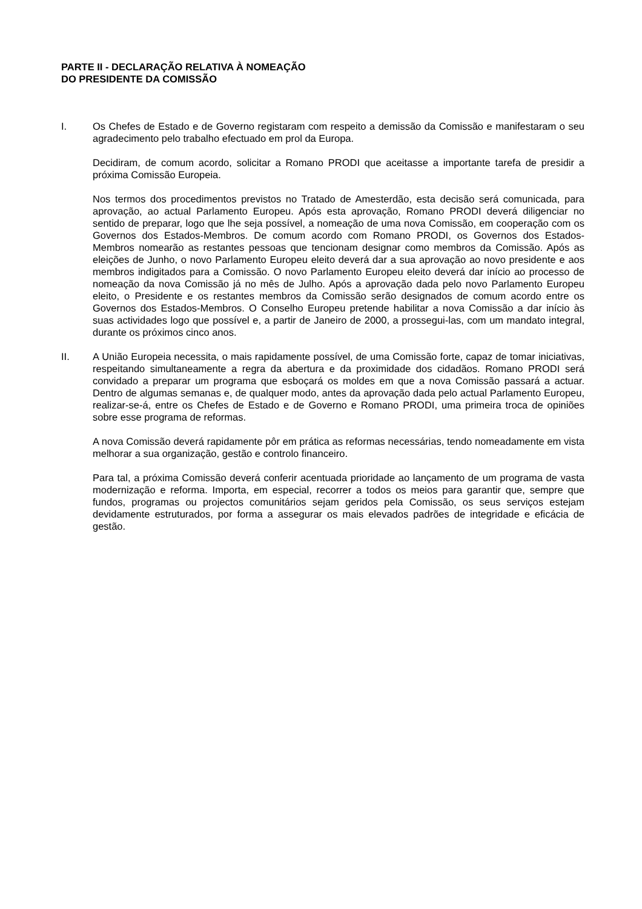PARTE II - DECLARAÇÃO RELATIVA À NOMEAÇÃO
DO PRESIDENTE DA COMISSÃO
I. Os Chefes de Estado e de Governo registaram com respeito a demissão da Comissão e manifestaram o seu agradecimento pelo trabalho efectuado em prol da Europa.
Decidiram, de comum acordo, solicitar a Romano PRODI que aceitasse a importante tarefa de presidir a próxima Comissão Europeia.
Nos termos dos procedimentos previstos no Tratado de Amesterdão, esta decisão será comunicada, para aprovação, ao actual Parlamento Europeu. Após esta aprovação, Romano PRODI deverá diligenciar no sentido de preparar, logo que lhe seja possível, a nomeação de uma nova Comissão, em cooperação com os Governos dos Estados-Membros. De comum acordo com Romano PRODI, os Governos dos Estados-Membros nomearão as restantes pessoas que tencionam designar como membros da Comissão. Após as eleições de Junho, o novo Parlamento Europeu eleito deverá dar a sua aprovação ao novo presidente e aos membros indigitados para a Comissão. O novo Parlamento Europeu eleito deverá dar início ao processo de nomeação da nova Comissão já no mês de Julho. Após a aprovação dada pelo novo Parlamento Europeu eleito, o Presidente e os restantes membros da Comissão serão designados de comum acordo entre os Governos dos Estados-Membros. O Conselho Europeu pretende habilitar a nova Comissão a dar início às suas actividades logo que possível e, a partir de Janeiro de 2000, a prossegui-las, com um mandato integral, durante os próximos cinco anos.
II. A União Europeia necessita, o mais rapidamente possível, de uma Comissão forte, capaz de tomar iniciativas, respeitando simultaneamente a regra da abertura e da proximidade dos cidadãos. Romano PRODI será convidado a preparar um programa que esboçará os moldes em que a nova Comissão passará a actuar. Dentro de algumas semanas e, de qualquer modo, antes da aprovação dada pelo actual Parlamento Europeu, realizar-se-á, entre os Chefes de Estado e de Governo e Romano PRODI, uma primeira troca de opiniões sobre esse programa de reformas.
A nova Comissão deverá rapidamente pôr em prática as reformas necessárias, tendo nomeadamente em vista melhorar a sua organização, gestão e controlo financeiro.
Para tal, a próxima Comissão deverá conferir acentuada prioridade ao lançamento de um programa de vasta modernização e reforma. Importa, em especial, recorrer a todos os meios para garantir que, sempre que fundos, programas ou projectos comunitários sejam geridos pela Comissão, os seus serviços estejam devidamente estruturados, por forma a assegurar os mais elevados padrões de integridade e eficácia de gestão.